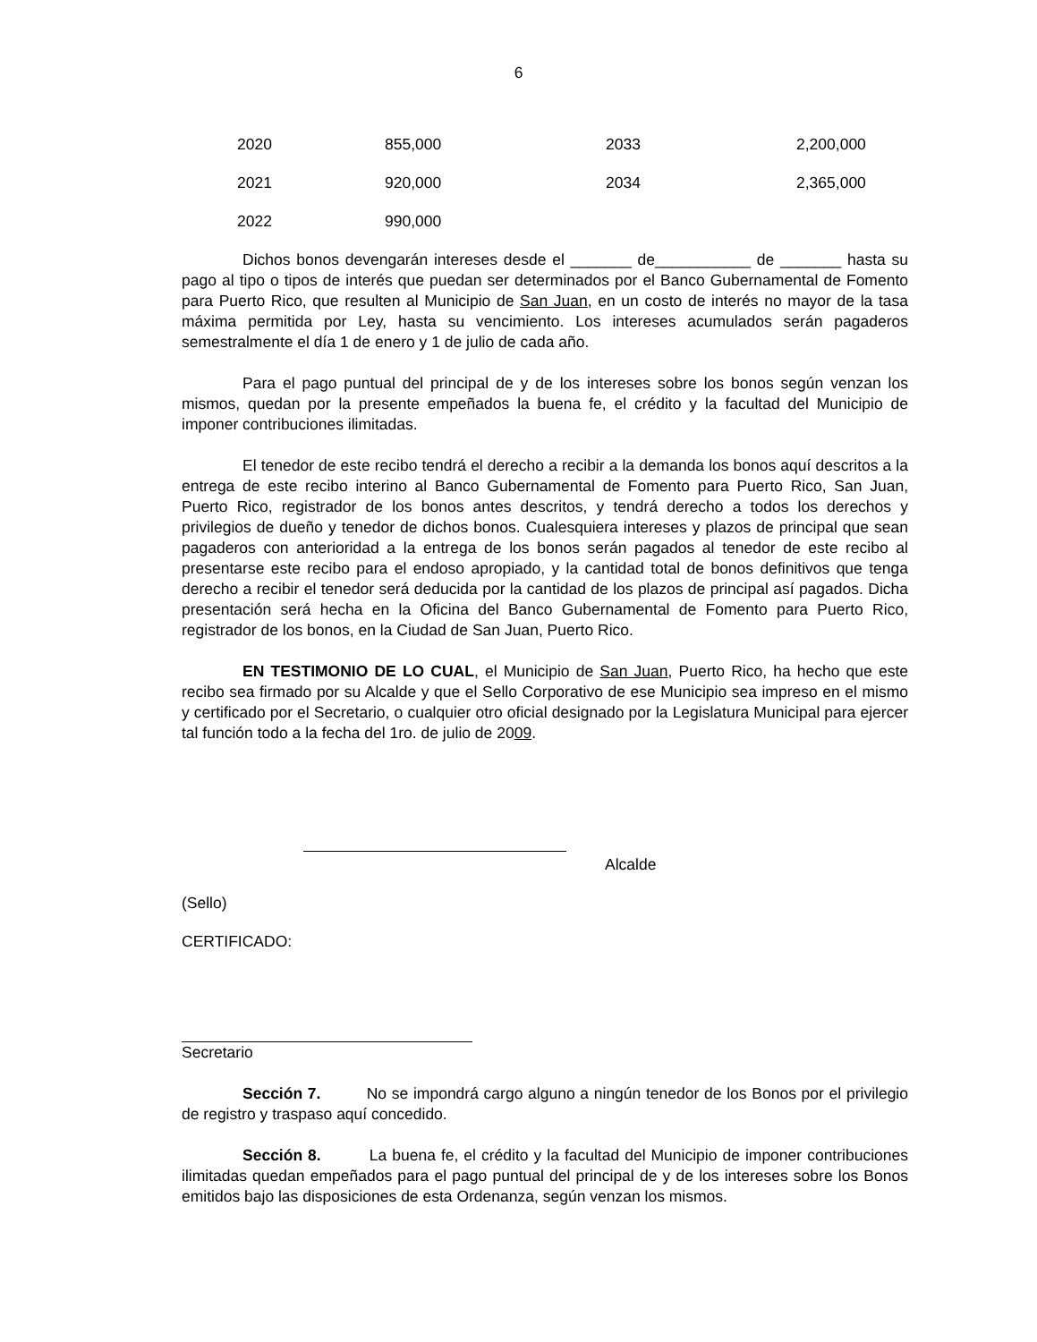6
| 2020 | 855,000 | 2033 | 2,200,000 |
| 2021 | 920,000 | 2034 | 2,365,000 |
| 2022 | 990,000 | | |
Dichos bonos devengarán intereses desde el _______ de___________ de _______ hasta su pago al tipo o tipos de interés que puedan ser determinados por el Banco Gubernamental de Fomento para Puerto Rico, que resulten al Municipio de San Juan, en un costo de interés no mayor de la tasa máxima permitida por Ley, hasta su vencimiento. Los intereses acumulados serán pagaderos semestralmente el día 1 de enero y 1 de julio de cada año.
Para el pago puntual del principal de y de los intereses sobre los bonos según venzan los mismos, quedan por la presente empeñados la buena fe, el crédito y la facultad del Municipio de imponer contribuciones ilimitadas.
El tenedor de este recibo tendrá el derecho a recibir a la demanda los bonos aquí descritos a la entrega de este recibo interino al Banco Gubernamental de Fomento para Puerto Rico, San Juan, Puerto Rico, registrador de los bonos antes descritos, y tendrá derecho a todos los derechos y privilegios de dueño y tenedor de dichos bonos. Cualesquiera intereses y plazos de principal que sean pagaderos con anterioridad a la entrega de los bonos serán pagados al tenedor de este recibo al presentarse este recibo para el endoso apropiado, y la cantidad total de bonos definitivos que tenga derecho a recibir el tenedor será deducida por la cantidad de los plazos de principal así pagados. Dicha presentación será hecha en la Oficina del Banco Gubernamental de Fomento para Puerto Rico, registrador de los bonos, en la Ciudad de San Juan, Puerto Rico.
EN TESTIMONIO DE LO CUAL, el Municipio de San Juan, Puerto Rico, ha hecho que este recibo sea firmado por su Alcalde y que el Sello Corporativo de ese Municipio sea impreso en el mismo y certificado por el Secretario, o cualquier otro oficial designado por la Legislatura Municipal para ejercer tal función todo a la fecha del 1ro. de julio de 2009.
Alcalde
(Sello)
CERTIFICADO:
Secretario
Sección 7. No se impondrá cargo alguno a ningún tenedor de los Bonos por el privilegio de registro y traspaso aquí concedido.
Sección 8. La buena fe, el crédito y la facultad del Municipio de imponer contribuciones ilimitadas quedan empeñados para el pago puntual del principal de y de los intereses sobre los Bonos emitidos bajo las disposiciones de esta Ordenanza, según venzan los mismos.